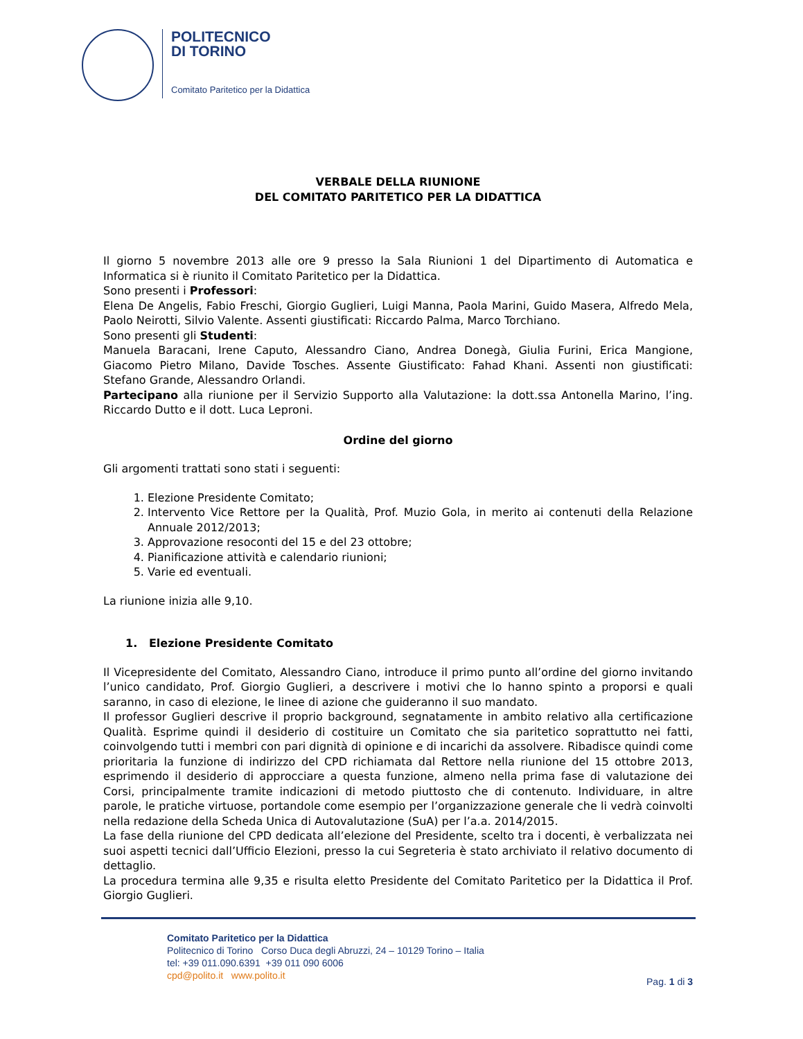POLITECNICO
DI TORINO
Comitato Paritetico per la Didattica
VERBALE DELLA RIUNIONE
DEL COMITATO PARITETICO PER LA DIDATTICA
Il giorno 5 novembre 2013 alle ore 9 presso la Sala Riunioni 1 del Dipartimento di Automatica e Informatica si è riunito il Comitato Paritetico per la Didattica.
Sono presenti i Professori:
Elena De Angelis, Fabio Freschi, Giorgio Guglieri, Luigi Manna, Paola Marini, Guido Masera, Alfredo Mela, Paolo Neirotti, Silvio Valente. Assenti giustificati: Riccardo Palma, Marco Torchiano.
Sono presenti gli Studenti:
Manuela Baracani, Irene Caputo, Alessandro Ciano, Andrea Donegà, Giulia Furini, Erica Mangione, Giacomo Pietro Milano, Davide Tosches. Assente Giustificato: Fahad Khani. Assenti non giustificati: Stefano Grande, Alessandro Orlandi.
Partecipano alla riunione per il Servizio Supporto alla Valutazione: la dott.ssa Antonella Marino, l’ing. Riccardo Dutto e il dott. Luca Leproni.
Ordine del giorno
Gli argomenti trattati sono stati i seguenti:
1. Elezione Presidente Comitato;
2. Intervento Vice Rettore per la Qualità, Prof. Muzio Gola, in merito ai contenuti della Relazione Annuale 2012/2013;
3. Approvazione resoconti del 15 e del 23 ottobre;
4. Pianificazione attività e calendario riunioni;
5. Varie ed eventuali.
La riunione inizia alle 9,10.
1. Elezione Presidente Comitato
Il Vicepresidente del Comitato, Alessandro Ciano, introduce il primo punto all’ordine del giorno invitando l’unico candidato, Prof. Giorgio Guglieri, a descrivere i motivi che lo hanno spinto a proporsi e quali saranno, in caso di elezione, le linee di azione che guideranno il suo mandato.
Il professor Guglieri descrive il proprio background, segnatamente in ambito relativo alla certificazione Qualità. Esprime quindi il desiderio di costituire un Comitato che sia paritetico soprattutto nei fatti, coinvolgendo tutti i membri con pari dignità di opinione e di incarichi da assolvere. Ribadisce quindi come prioritaria la funzione di indirizzo del CPD richiamata dal Rettore nella riunione del 15 ottobre 2013, esprimendo il desiderio di approcciare a questa funzione, almeno nella prima fase di valutazione dei Corsi, principalmente tramite indicazioni di metodo piuttosto che di contenuto. Individuare, in altre parole, le pratiche virtuose, portandole come esempio per l’organizzazione generale che li vedrà coinvolti nella redazione della Scheda Unica di Autovalutazione (SuA) per l’a.a. 2014/2015.
La fase della riunione del CPD dedicata all’elezione del Presidente, scelto tra i docenti, è verbalizzata nei suoi aspetti tecnici dall’Ufficio Elezioni, presso la cui Segreteria è stato archiviato il relativo documento di dettaglio.
La procedura termina alle 9,35 e risulta eletto Presidente del Comitato Paritetico per la Didattica il Prof. Giorgio Guglieri.
Comitato Paritetico per la Didattica
Politecnico di Torino Corso Duca degli Abruzzi, 24 – 10129 Torino – Italia
tel: +39 011.090.6391 +39 011 090 6006
cpd@polito.it www.polito.it
Pag. 1 di 3